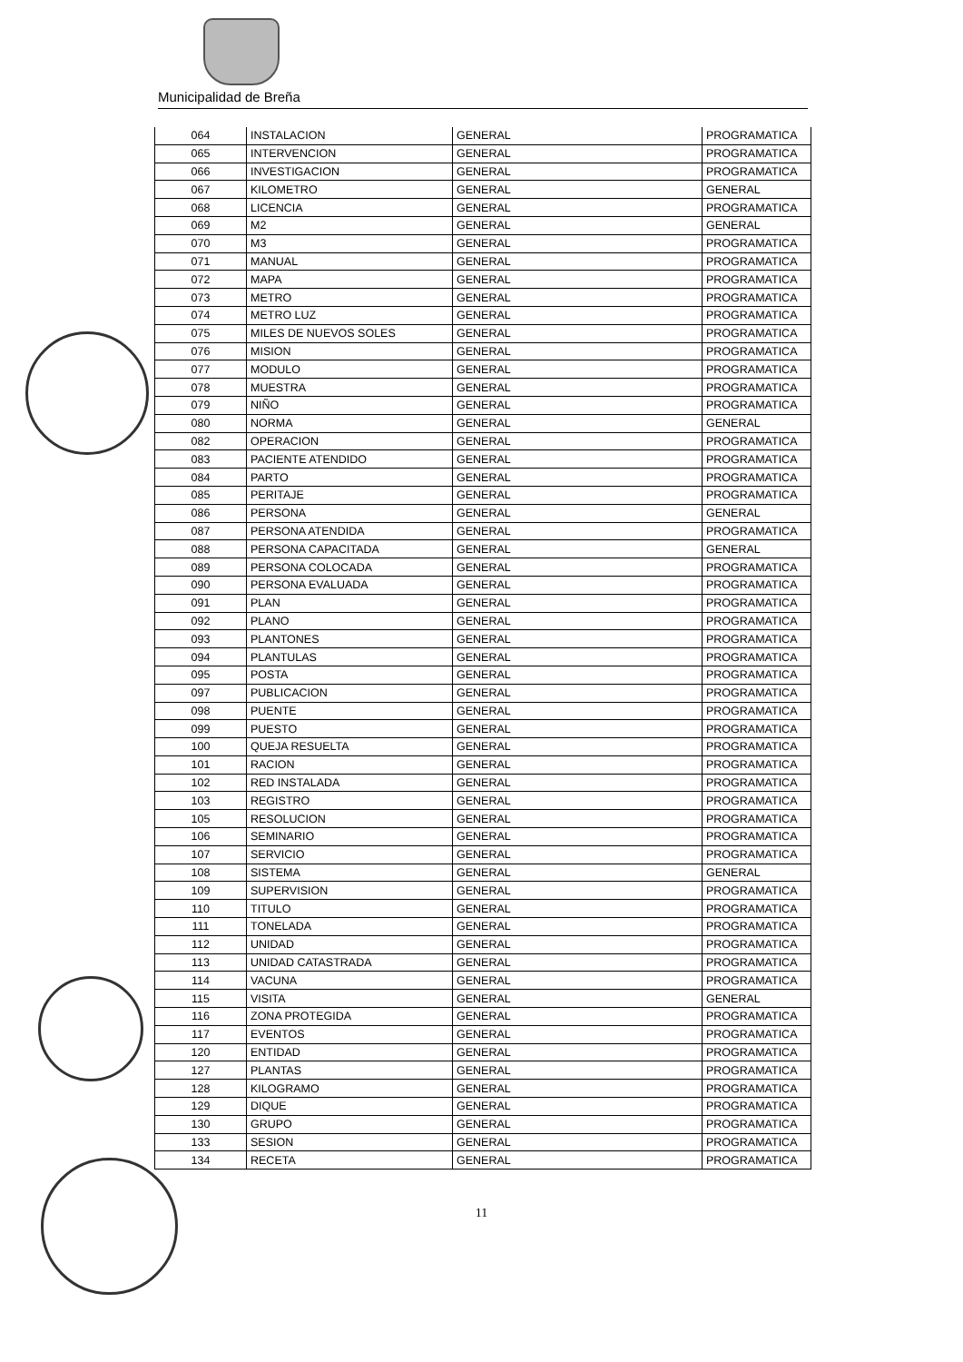Municipalidad de Breña
| 064 | INSTALACION | GENERAL | PROGRAMATICA |
| 065 | INTERVENCION | GENERAL | PROGRAMATICA |
| 066 | INVESTIGACION | GENERAL | PROGRAMATICA |
| 067 | KILOMETRO | GENERAL | GENERAL |
| 068 | LICENCIA | GENERAL | PROGRAMATICA |
| 069 | M2 | GENERAL | GENERAL |
| 070 | M3 | GENERAL | PROGRAMATICA |
| 071 | MANUAL | GENERAL | PROGRAMATICA |
| 072 | MAPA | GENERAL | PROGRAMATICA |
| 073 | METRO | GENERAL | PROGRAMATICA |
| 074 | METRO LUZ | GENERAL | PROGRAMATICA |
| 075 | MILES DE NUEVOS SOLES | GENERAL | PROGRAMATICA |
| 076 | MISION | GENERAL | PROGRAMATICA |
| 077 | MODULO | GENERAL | PROGRAMATICA |
| 078 | MUESTRA | GENERAL | PROGRAMATICA |
| 079 | NIÑO | GENERAL | PROGRAMATICA |
| 080 | NORMA | GENERAL | GENERAL |
| 082 | OPERACION | GENERAL | PROGRAMATICA |
| 083 | PACIENTE ATENDIDO | GENERAL | PROGRAMATICA |
| 084 | PARTO | GENERAL | PROGRAMATICA |
| 085 | PERITAJE | GENERAL | PROGRAMATICA |
| 086 | PERSONA | GENERAL | GENERAL |
| 087 | PERSONA ATENDIDA | GENERAL | PROGRAMATICA |
| 088 | PERSONA CAPACITADA | GENERAL | GENERAL |
| 089 | PERSONA COLOCADA | GENERAL | PROGRAMATICA |
| 090 | PERSONA EVALUADA | GENERAL | PROGRAMATICA |
| 091 | PLAN | GENERAL | PROGRAMATICA |
| 092 | PLANO | GENERAL | PROGRAMATICA |
| 093 | PLANTONES | GENERAL | PROGRAMATICA |
| 094 | PLANTULAS | GENERAL | PROGRAMATICA |
| 095 | POSTA | GENERAL | PROGRAMATICA |
| 097 | PUBLICACION | GENERAL | PROGRAMATICA |
| 098 | PUENTE | GENERAL | PROGRAMATICA |
| 099 | PUESTO | GENERAL | PROGRAMATICA |
| 100 | QUEJA RESUELTA | GENERAL | PROGRAMATICA |
| 101 | RACION | GENERAL | PROGRAMATICA |
| 102 | RED INSTALADA | GENERAL | PROGRAMATICA |
| 103 | REGISTRO | GENERAL | PROGRAMATICA |
| 105 | RESOLUCION | GENERAL | PROGRAMATICA |
| 106 | SEMINARIO | GENERAL | PROGRAMATICA |
| 107 | SERVICIO | GENERAL | PROGRAMATICA |
| 108 | SISTEMA | GENERAL | GENERAL |
| 109 | SUPERVISION | GENERAL | PROGRAMATICA |
| 110 | TITULO | GENERAL | PROGRAMATICA |
| 111 | TONELADA | GENERAL | PROGRAMATICA |
| 112 | UNIDAD | GENERAL | PROGRAMATICA |
| 113 | UNIDAD CATASTRADA | GENERAL | PROGRAMATICA |
| 114 | VACUNA | GENERAL | PROGRAMATICA |
| 115 | VISITA | GENERAL | GENERAL |
| 116 | ZONA PROTEGIDA | GENERAL | PROGRAMATICA |
| 117 | EVENTOS | GENERAL | PROGRAMATICA |
| 120 | ENTIDAD | GENERAL | PROGRAMATICA |
| 127 | PLANTAS | GENERAL | PROGRAMATICA |
| 128 | KILOGRAMO | GENERAL | PROGRAMATICA |
| 129 | DIQUE | GENERAL | PROGRAMATICA |
| 130 | GRUPO | GENERAL | PROGRAMATICA |
| 133 | SESION | GENERAL | PROGRAMATICA |
| 134 | RECETA | GENERAL | PROGRAMATICA |
11